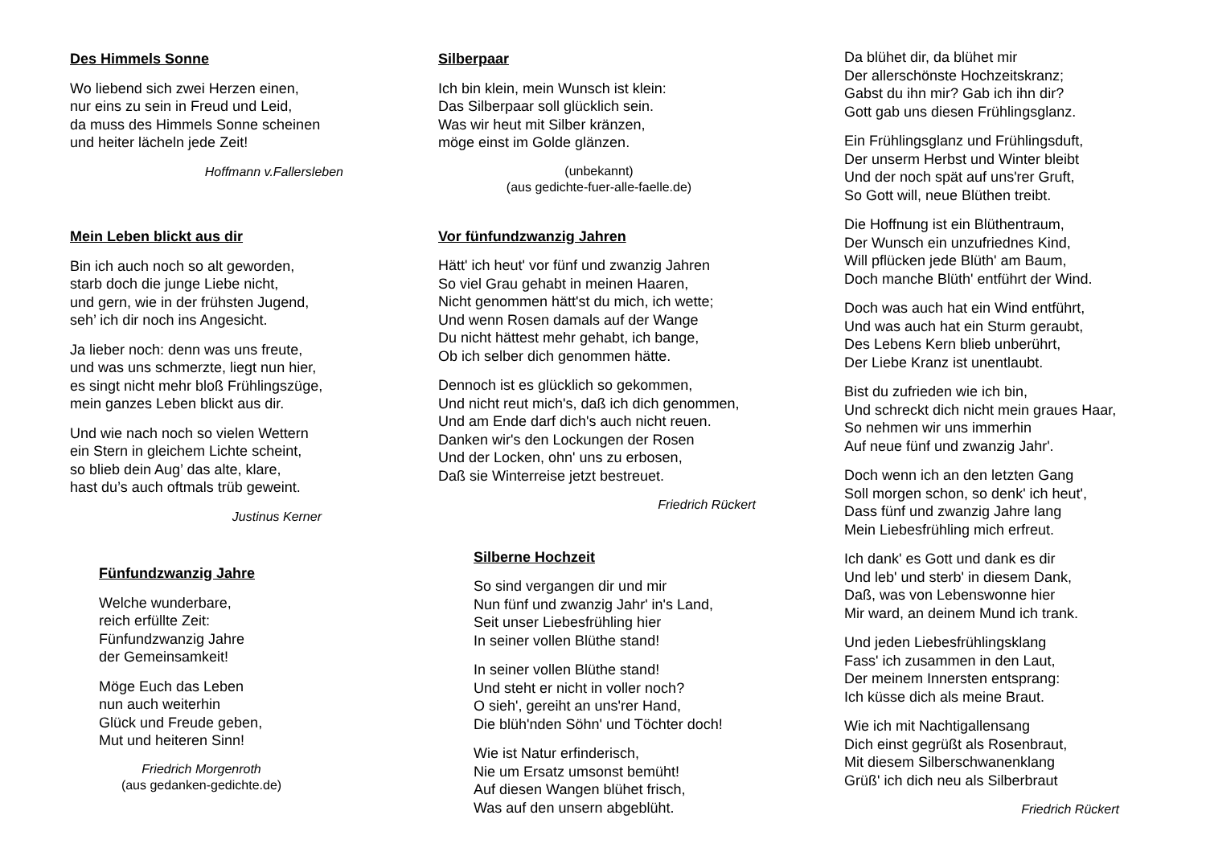Des Himmels Sonne
Wo liebend sich zwei Herzen einen,
nur eins zu sein in Freud und Leid,
da muss des Himmels Sonne scheinen
und heiter lächeln jede Zeit!
Hoffmann v.Fallersleben
Mein Leben blickt aus dir
Bin ich auch noch so alt geworden,
starb doch die junge Liebe nicht,
und gern, wie in der frühsten Jugend,
seh’ ich dir noch ins Angesicht.
Ja lieber noch: denn was uns freute,
und was uns schmerzte, liegt nun hier,
es singt nicht mehr bloß Frühlingszüge,
mein ganzes Leben blickt aus dir.
Und wie nach noch so vielen Wettern
ein Stern in gleichem Lichte scheint,
so blieb dein Aug’ das alte, klare,
hast du’s auch oftmals trüb geweint.
Justinus Kerner
Fünfundzwanzig Jahre
Welche wunderbare,
reich erfüllte Zeit:
Fünfundzwanzig Jahre
der Gemeinsamkeit!
Möge Euch das Leben
nun auch weiterhin
Glück und Freude geben,
Mut und heiteren Sinn!
Friedrich Morgenroth
(aus gedanken-gedichte.de)
Silberpaar
Ich bin klein, mein Wunsch ist klein:
Das Silberpaar soll glücklich sein.
Was wir heut mit Silber kränzen,
möge einst im Golde glänzen.
(unbekannt)
(aus gedichte-fuer-alle-faelle.de)
Vor fünfundzwanzig Jahren
Hätt' ich heut' vor fünf und zwanzig Jahren
So viel Grau gehabt in meinen Haaren,
Nicht genommen hätt'st du mich, ich wette;
Und wenn Rosen damals auf der Wange
Du nicht hättest mehr gehabt, ich bange,
Ob ich selber dich genommen hätte.
Dennoch ist es glücklich so gekommen,
Und nicht reut mich's, daß ich dich genommen,
Und am Ende darf dich's auch nicht reuen.
Danken wir's den Lockungen der Rosen
Und der Locken, ohn' uns zu erbosen,
Daß sie Winterreise jetzt bestreuet.
Friedrich Rückert
Silberne Hochzeit
So sind vergangen dir und mir
Nun fünf und zwanzig Jahr' in's Land,
Seit unser Liebesfrühling hier
In seiner vollen Blüthe stand!
In seiner vollen Blüthe stand!
Und steht er nicht in voller noch?
O sieh', gereiht an uns'rer Hand,
Die blüh'nden Söhn' und Töchter doch!
Wie ist Natur erfinderisch,
Nie um Ersatz umsonst bemüht!
Auf diesen Wangen blühet frisch,
Was auf den unsern abgeblüht.
Da blühet dir, da blühet mir
Der allerschönste Hochzeitskranz;
Gabst du ihn mir? Gab ich ihn dir?
Gott gab uns diesen Frühlingsglanz.
Ein Frühlingsglanz und Frühlingsduft,
Der unserm Herbst und Winter bleibt
Und der noch spät auf uns'rer Gruft,
So Gott will, neue Blüthen treibt.
Die Hoffnung ist ein Blüthentraum,
Der Wunsch ein unzufriednes Kind,
Will pflücken jede Blüth' am Baum,
Doch manche Blüth' entführt der Wind.
Doch was auch hat ein Wind entführt,
Und was auch hat ein Sturm geraubt,
Des Lebens Kern blieb unberührt,
Der Liebe Kranz ist unentlaubt.
Bist du zufrieden wie ich bin,
Und schreckt dich nicht mein graues Haar,
So nehmen wir uns immerhin
Auf neue fünf und zwanzig Jahr'.
Doch wenn ich an den letzten Gang
Soll morgen schon, so denk' ich heut',
Dass fünf und zwanzig Jahre lang
Mein Liebesfrühling mich erfreut.
Ich dank' es Gott und dank es dir
Und leb' und sterb' in diesem Dank,
Daß, was von Lebenswonne hier
Mir ward, an deinem Mund ich trank.
Und jeden Liebesfrühlingsklang
Fass' ich zusammen in den Laut,
Der meinem Innersten entsprang:
Ich küsse dich als meine Braut.
Wie ich mit Nachtigallensang
Dich einst gegrüßt als Rosenbraut,
Mit diesem Silberschwanenklang
Grüß' ich dich neu als Silberbraut
Friedrich Rückert